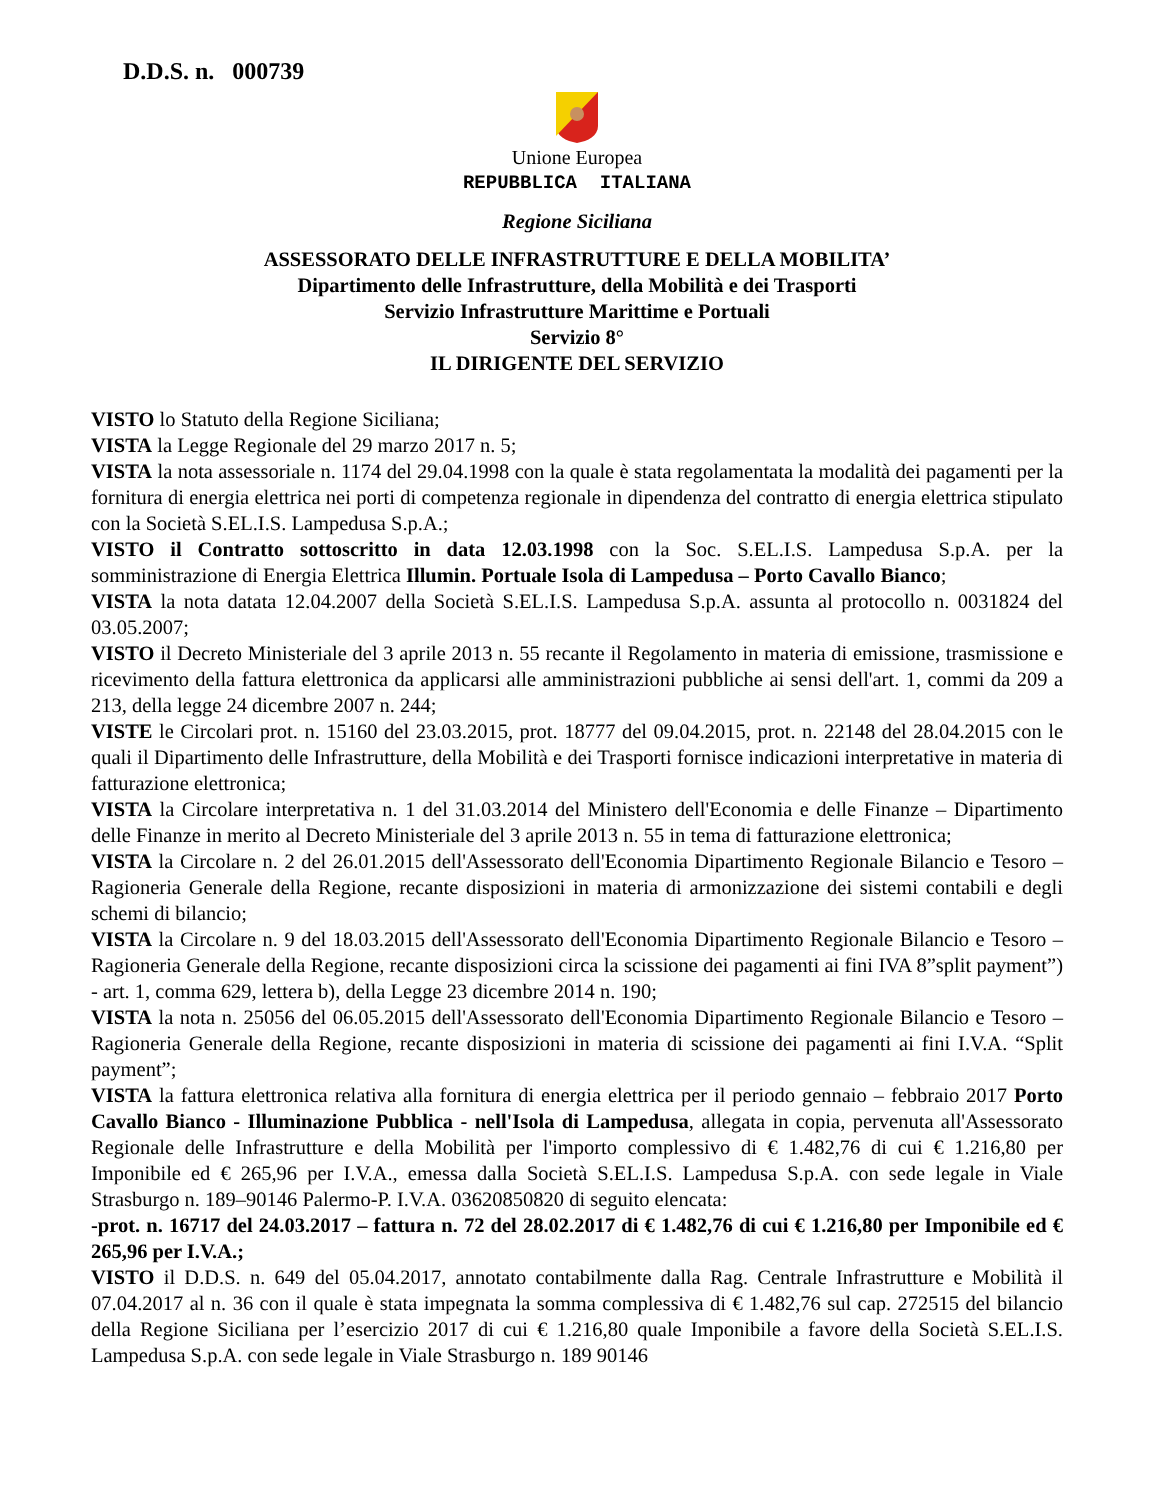D.D.S. n. 000739
Unione Europea
REPUBBLICA ITALIANA
Regione Siciliana
ASSESSORATO DELLE INFRASTRUTTURE E DELLA MOBILITA’
Dipartimento delle Infrastrutture, della Mobilità e dei Trasporti
Servizio Infrastrutture Marittime e Portuali
Servizio 8°
IL DIRIGENTE DEL SERVIZIO
VISTO lo Statuto della Regione Siciliana;
VISTA la Legge Regionale del 29 marzo 2017 n. 5;
VISTA la nota assessoriale n. 1174 del 29.04.1998 con la quale è stata regolamentata la modalità dei pagamenti per la fornitura di energia elettrica nei porti di competenza regionale in dipendenza del contratto di energia elettrica stipulato con la Società S.EL.I.S. Lampedusa S.p.A.;
VISTO il Contratto sottoscritto in data 12.03.1998 con la Soc. S.EL.I.S. Lampedusa S.p.A. per la somministrazione di Energia Elettrica Illumin. Portuale Isola di Lampedusa – Porto Cavallo Bianco;
VISTA la nota datata 12.04.2007 della Società S.EL.I.S. Lampedusa S.p.A. assunta al protocollo n. 0031824 del 03.05.2007;
VISTO il Decreto Ministeriale del 3 aprile 2013 n. 55 recante il Regolamento in materia di emissione, trasmissione e ricevimento della fattura elettronica da applicarsi alle amministrazioni pubbliche ai sensi dell'art. 1, commi da 209 a 213, della legge 24 dicembre 2007 n. 244;
VISTE le Circolari prot. n. 15160 del 23.03.2015, prot. 18777 del 09.04.2015, prot. n. 22148 del 28.04.2015 con le quali il Dipartimento delle Infrastrutture, della Mobilità e dei Trasporti fornisce indicazioni interpretative in materia di fatturazione elettronica;
VISTA la Circolare interpretativa n. 1 del 31.03.2014 del Ministero dell'Economia e delle Finanze – Dipartimento delle Finanze in merito al Decreto Ministeriale del 3 aprile 2013 n. 55 in tema di fatturazione elettronica;
VISTA la Circolare n. 2 del 26.01.2015 dell'Assessorato dell'Economia Dipartimento Regionale Bilancio e Tesoro – Ragioneria Generale della Regione, recante disposizioni in materia di armonizzazione dei sistemi contabili e degli schemi di bilancio;
VISTA la Circolare n. 9 del 18.03.2015 dell'Assessorato dell'Economia Dipartimento Regionale Bilancio e Tesoro – Ragioneria Generale della Regione, recante disposizioni circa la scissione dei pagamenti ai fini IVA 8”split payment”) - art. 1, comma 629, lettera b), della Legge 23 dicembre 2014 n. 190;
VISTA la nota n. 25056 del 06.05.2015 dell'Assessorato dell'Economia Dipartimento Regionale Bilancio e Tesoro – Ragioneria Generale della Regione, recante disposizioni in materia di scissione dei pagamenti ai fini I.V.A. “Split payment”;
VISTA la fattura elettronica relativa alla fornitura di energia elettrica per il periodo gennaio – febbraio 2017 Porto Cavallo Bianco - Illuminazione Pubblica - nell'Isola di Lampedusa, allegata in copia, pervenuta all'Assessorato Regionale delle Infrastrutture e della Mobilità per l'importo complessivo di € 1.482,76 di cui € 1.216,80 per Imponibile ed € 265,96 per I.V.A., emessa dalla Società S.EL.I.S. Lampedusa S.p.A. con sede legale in Viale Strasburgo n. 189–90146 Palermo-P. I.V.A. 03620850820 di seguito elencata:
-prot. n. 16717 del 24.03.2017 – fattura n. 72 del 28.02.2017 di € 1.482,76 di cui € 1.216,80 per Imponibile ed € 265,96 per I.V.A.;
VISTO il D.D.S. n. 649 del 05.04.2017, annotato contabilmente dalla Rag. Centrale Infrastrutture e Mobilità il 07.04.2017 al n. 36 con il quale è stata impegnata la somma complessiva di € 1.482,76 sul cap. 272515 del bilancio della Regione Siciliana per l’esercizio 2017 di cui € 1.216,80 quale Imponibile a favore della Società S.EL.I.S. Lampedusa S.p.A. con sede legale in Viale Strasburgo n. 189 90146